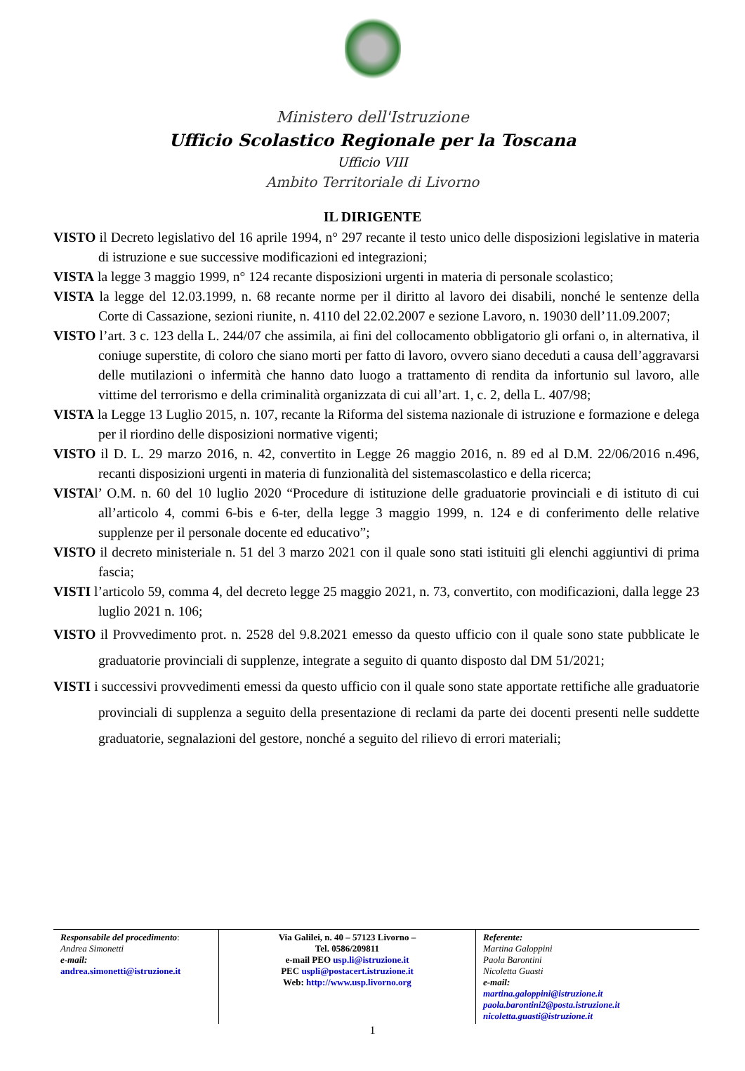Ministero dell'Istruzione
Ufficio Scolastico Regionale per la Toscana
Ufficio VIII
Ambito Territoriale di Livorno
IL DIRIGENTE
VISTO il Decreto legislativo del 16 aprile 1994, n° 297 recante il testo unico delle disposizioni legislative in materia di istruzione e sue successive modificazioni ed integrazioni;
VISTA la legge 3 maggio 1999, n° 124 recante disposizioni urgenti in materia di personale scolastico;
VISTA la legge del 12.03.1999, n. 68 recante norme per il diritto al lavoro dei disabili, nonché le sentenze della Corte di Cassazione, sezioni riunite, n. 4110 del 22.02.2007 e sezione Lavoro, n. 19030 dell’11.09.2007;
VISTO l’art. 3 c. 123 della L. 244/07 che assimila, ai fini del collocamento obbligatorio gli orfani o, in alternativa, il coniuge superstite, di coloro che siano morti per fatto di lavoro, ovvero siano deceduti a causa dell’aggravarsi delle mutilazioni o infermità che hanno dato luogo a trattamento di rendita da infortunio sul lavoro, alle vittime del terrorismo e della criminalità organizzata di cui all’art. 1, c. 2, della L. 407/98;
VISTA la Legge 13 Luglio 2015, n. 107, recante la Riforma del sistema nazionale di istruzione e formazione e delega per il riordino delle disposizioni normative vigenti;
VISTO il D. L. 29 marzo 2016, n. 42, convertito in Legge 26 maggio 2016, n. 89 ed al D.M. 22/06/2016 n.496, recanti disposizioni urgenti in materia di funzionalità del sistemascolastico e della ricerca;
VISTAl’ O.M. n. 60 del 10 luglio 2020 “Procedure di istituzione delle graduatorie provinciali e di istituto di cui all’articolo 4, commi 6-bis e 6-ter, della legge 3 maggio 1999, n. 124 e di conferimento delle relative supplenze per il personale docente ed educativo”;
VISTO il decreto ministeriale n. 51 del 3 marzo 2021 con il quale sono stati istituiti gli elenchi aggiuntivi di prima fascia;
VISTI l’articolo 59, comma 4, del decreto legge 25 maggio 2021, n. 73, convertito, con modificazioni, dalla legge 23 luglio 2021 n. 106;
VISTO il Provvedimento prot. n. 2528 del 9.8.2021 emesso da questo ufficio con il quale sono state pubblicate le graduatorie provinciali di supplenze, integrate a seguito di quanto disposto dal DM 51/2021;
VISTI i successivi provvedimenti emessi da questo ufficio con il quale sono state apportate rettifiche alle graduatorie provinciali di supplenza a seguito della presentazione di reclami da parte dei docenti presenti nelle suddette graduatorie, segnalazioni del gestore, nonché a seguito del rilievo di errori materiali;
| Responsabile del procedimento : Andrea Simonetti e-mail: andrea.simonetti@istruzione.it | Via Galilei, n. 40 – 57123 Livorno – Tel. 0586/209811 e-mail PEO usp.li@istruzione.it PEC uspli@postacert.istruzione.it Web: http://www.usp.livorno.org | Referente: Martina Galoppini Paola Barontini Nicoletta Guasti e-mail: martina.galoppini@istruzione.it paola.barontini2@posta.istruzione.it nicoletta.guasti@istruzione.it |
1